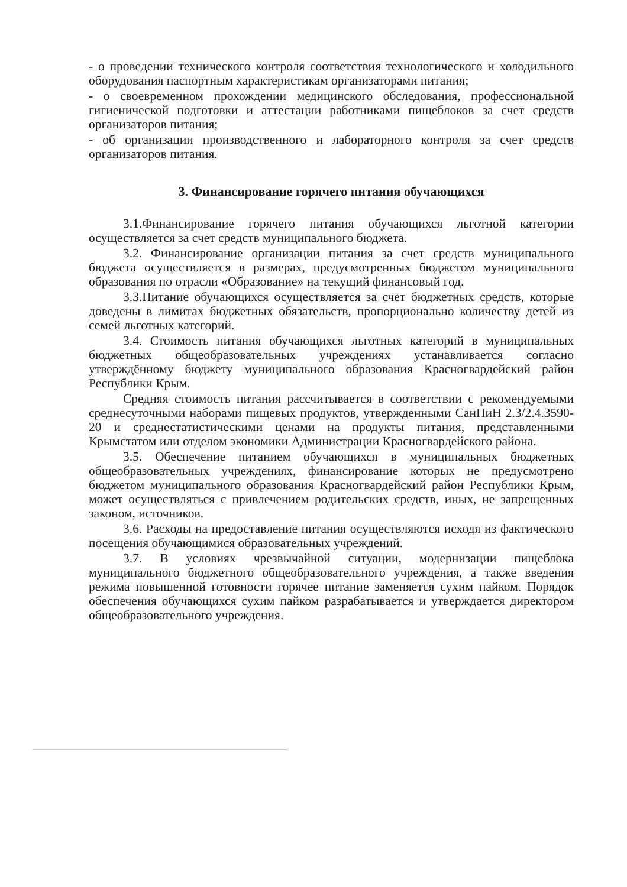- о проведении технического контроля соответствия технологического и холодильного оборудования паспортным характеристикам организаторами питания;
- о своевременном прохождении медицинского обследования, профессиональной гигиенической подготовки и аттестации работниками пищеблоков за счет средств организаторов питания;
- об организации производственного и лабораторного контроля за счет средств организаторов питания.
3. Финансирование горячего питания обучающихся
3.1.Финансирование горячего питания обучающихся льготной категории осуществляется за счет средств муниципального бюджета.
3.2. Финансирование организации питания за счет средств муниципального бюджета осуществляется в размерах, предусмотренных бюджетом муниципального образования по отрасли «Образование» на текущий финансовый год.
3.3.Питание обучающихся осуществляется за счет бюджетных средств, которые доведены в лимитах бюджетных обязательств, пропорционально количеству детей из семей льготных категорий.
3.4. Стоимость питания обучающихся льготных категорий в муниципальных бюджетных общеобразовательных учреждениях устанавливается согласно утверждённому бюджету муниципального образования Красногвардейский район Республики Крым.
Средняя стоимость питания рассчитывается в соответствии с рекомендуемыми среднесуточными наборами пищевых продуктов, утвержденными СанПиН 2.3/2.4.3590-20 и среднестатистическими ценами на продукты питания, представленными Крымстатом или отделом экономики Администрации Красногвардейского района.
3.5. Обеспечение питанием обучающихся в муниципальных бюджетных общеобразовательных учреждениях, финансирование которых не предусмотрено бюджетом муниципального образования Красногвардейский район Республики Крым, может осуществляться с привлечением родительских средств, иных, не запрещенных законом, источников.
3.6. Расходы на предоставление питания осуществляются исходя из фактического посещения обучающимися образовательных учреждений.
3.7. В условиях чрезвычайной ситуации, модернизации пищеблока муниципального бюджетного общеобразовательного учреждения, а также введения режима повышенной готовности горячее питание заменяется сухим пайком. Порядок обеспечения обучающихся сухим пайком разрабатывается и утверждается директором общеобразовательного учреждения.